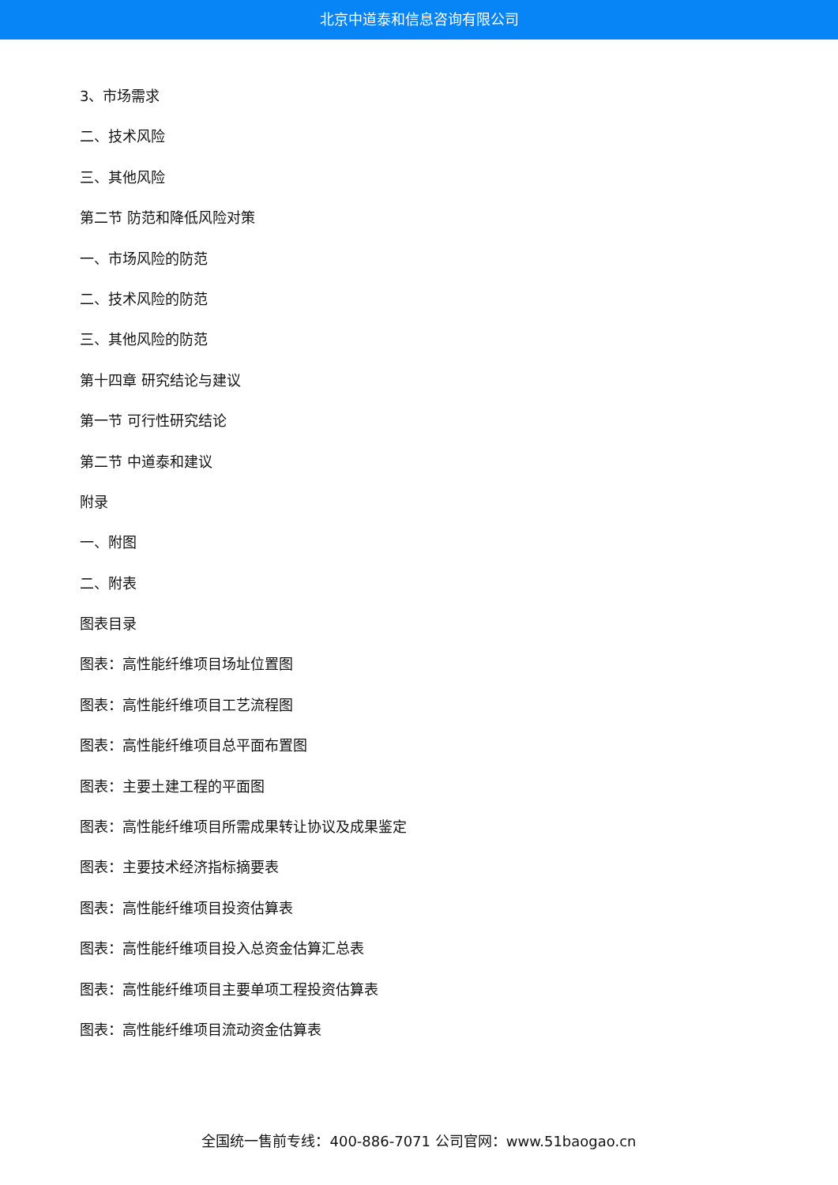北京中道泰和信息咨询有限公司
3、市场需求
二、技术风险
三、其他风险
第二节 防范和降低风险对策
一、市场风险的防范
二、技术风险的防范
三、其他风险的防范
第十四章 研究结论与建议
第一节 可行性研究结论
第二节 中道泰和建议
附录
一、附图
二、附表
图表目录
图表：高性能纤维项目场址位置图
图表：高性能纤维项目工艺流程图
图表：高性能纤维项目总平面布置图
图表：主要土建工程的平面图
图表：高性能纤维项目所需成果转让协议及成果鉴定
图表：主要技术经济指标摘要表
图表：高性能纤维项目投资估算表
图表：高性能纤维项目投入总资金估算汇总表
图表：高性能纤维项目主要单项工程投资估算表
图表：高性能纤维项目流动资金估算表
全国统一售前专线：400-886-7071 公司官网：www.51baogao.cn